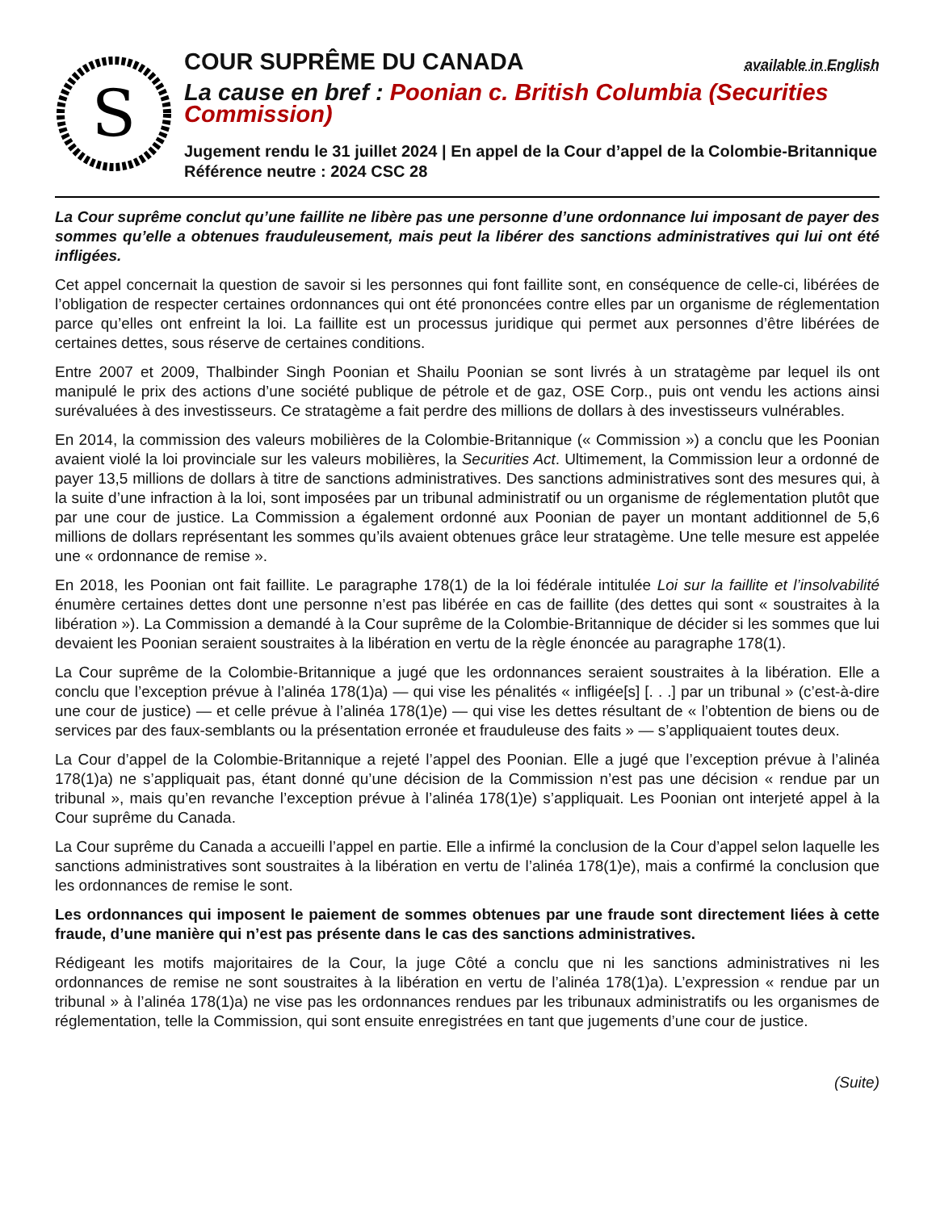S
COUR SUPRÊME DU CANADA available in English
La cause en bref : Poonian c. British Columbia (Securities Commission)
Jugement rendu le 31 juillet 2024 | En appel de la Cour d’appel de la Colombie-Britannique
Référence neutre : 2024 CSC 28
La Cour suprême conclut qu’une faillite ne libère pas une personne d’une ordonnance lui imposant de payer des sommes qu’elle a obtenues frauduleusement, mais peut la libérer des sanctions administratives qui lui ont été infligées.
Cet appel concernait la question de savoir si les personnes qui font faillite sont, en conséquence de celle-ci, libérées de l’obligation de respecter certaines ordonnances qui ont été prononcées contre elles par un organisme de réglementation parce qu’elles ont enfreint la loi. La faillite est un processus juridique qui permet aux personnes d’être libérées de certaines dettes, sous réserve de certaines conditions.
Entre 2007 et 2009, Thalbinder Singh Poonian et Shailu Poonian se sont livrés à un stratagème par lequel ils ont manipulé le prix des actions d’une société publique de pétrole et de gaz, OSE Corp., puis ont vendu les actions ainsi surévaluées à des investisseurs. Ce stratagème a fait perdre des millions de dollars à des investisseurs vulnérables.
En 2014, la commission des valeurs mobilières de la Colombie-Britannique (« Commission ») a conclu que les Poonian avaient violé la loi provinciale sur les valeurs mobilières, la Securities Act. Ultimement, la Commission leur a ordonné de payer 13,5 millions de dollars à titre de sanctions administratives. Des sanctions administratives sont des mesures qui, à la suite d’une infraction à la loi, sont imposées par un tribunal administratif ou un organisme de réglementation plutôt que par une cour de justice. La Commission a également ordonné aux Poonian de payer un montant additionnel de 5,6 millions de dollars représentant les sommes qu’ils avaient obtenues grâce leur stratagème. Une telle mesure est appelée une « ordonnance de remise ».
En 2018, les Poonian ont fait faillite. Le paragraphe 178(1) de la loi fédérale intitulée Loi sur la faillite et l’insolvabilité énumère certaines dettes dont une personne n’est pas libérée en cas de faillite (des dettes qui sont « soustraites à la libération »). La Commission a demandé à la Cour suprême de la Colombie-Britannique de décider si les sommes que lui devaient les Poonian seraient soustraites à la libération en vertu de la règle énoncée au paragraphe 178(1).
La Cour suprême de la Colombie-Britannique a jugé que les ordonnances seraient soustraites à la libération. Elle a conclu que l’exception prévue à l’alinéa 178(1)a) — qui vise les pénalités « infligée[s] [. . .] par un tribunal » (c’est-à-dire une cour de justice) — et celle prévue à l’alinéa 178(1)e) — qui vise les dettes résultant de « l’obtention de biens ou de services par des faux-semblants ou la présentation erronée et frauduleuse des faits » — s’appliquaient toutes deux.
La Cour d’appel de la Colombie-Britannique a rejeté l’appel des Poonian. Elle a jugé que l’exception prévue à l’alinéa 178(1)a) ne s’appliquait pas, étant donné qu’une décision de la Commission n’est pas une décision « rendue par un tribunal », mais qu’en revanche l’exception prévue à l’alinéa 178(1)e) s’appliquait. Les Poonian ont interjeté appel à la Cour suprême du Canada.
La Cour suprême du Canada a accueilli l’appel en partie. Elle a infirmé la conclusion de la Cour d’appel selon laquelle les sanctions administratives sont soustraites à la libération en vertu de l’alinéa 178(1)e), mais a confirmé la conclusion que les ordonnances de remise le sont.
Les ordonnances qui imposent le paiement de sommes obtenues par une fraude sont directement liées à cette fraude, d’une manière qui n’est pas présente dans le cas des sanctions administratives.
Rédigeant les motifs majoritaires de la Cour, la juge Côté a conclu que ni les sanctions administratives ni les ordonnances de remise ne sont soustraites à la libération en vertu de l’alinéa 178(1)a). L’expression « rendue par un tribunal » à l’alinéa 178(1)a) ne vise pas les ordonnances rendues par les tribunaux administratifs ou les organismes de réglementation, telle la Commission, qui sont ensuite enregistrées en tant que jugements d’une cour de justice.
(Suite)